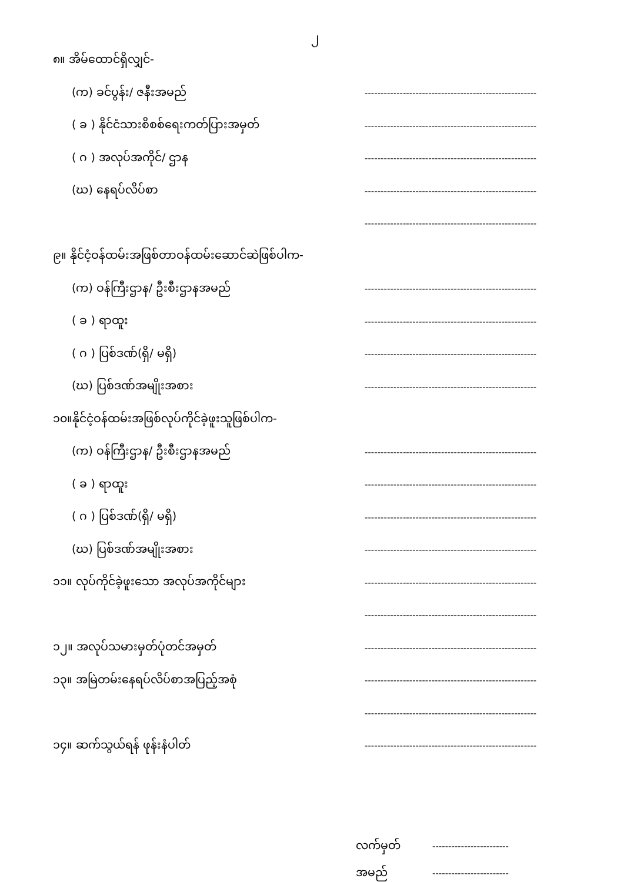၂
၈။ အိမ်ထောင်ရှိလျှင်-
(က) ခင်ပွန်း/ ဇနီးအမည်
------------------------------------------------------
( ခ ) နိုင်ငံသားစိစစ်ရေးကတ်ပြားအမှတ်
------------------------------------------------------
( ဂ ) အလုပ်အကိုင်/ ဌာန
------------------------------------------------------
(ဃ) နေရပ်လိပ်စာ
------------------------------------------------------
------------------------------------------------------
၉။ နိုင်ငံ့ဝန်ထမ်းအဖြစ်တာဝန်ထမ်းဆောင်ဆဲဖြစ်ပါက-
(က) ဝန်ကြီးဌာန/ ဦးစီးဌာနအမည်
------------------------------------------------------
( ခ ) ရာထူး
------------------------------------------------------
( ဂ ) ပြစ်ဒဏ်(ရှိ/ မရှိ)
------------------------------------------------------
(ဃ) ပြစ်ဒဏ်အမျိုးအစား
------------------------------------------------------
၁၀။နိုင်ငံ့ဝန်ထမ်းအဖြစ်လုပ်ကိုင်ခဲ့ဖူးသူဖြစ်ပါက-
(က) ဝန်ကြီးဌာန/ ဦးစီးဌာနအမည်
------------------------------------------------------
( ခ ) ရာထူး
------------------------------------------------------
( ဂ ) ပြစ်ဒဏ်(ရှိ/ မရှိ)
------------------------------------------------------
(ဃ) ပြစ်ဒဏ်အမျိုးအစား
------------------------------------------------------
၁၁။ လုပ်ကိုင်ခဲ့ဖူးသော အလုပ်အကိုင်များ
------------------------------------------------------
------------------------------------------------------
၁၂။ အလုပ်သမားမှတ်ပုံတင်အမှတ်
------------------------------------------------------
၁၃။ အမြဲတမ်းနေရပ်လိပ်စာအပြည့်အစုံ
------------------------------------------------------
------------------------------------------------------
၁၄။ ဆက်သွယ်ရန် ဖုန်းနံပါတ်
------------------------------------------------------
လက်မှတ်
------------------------
အမည်
------------------------